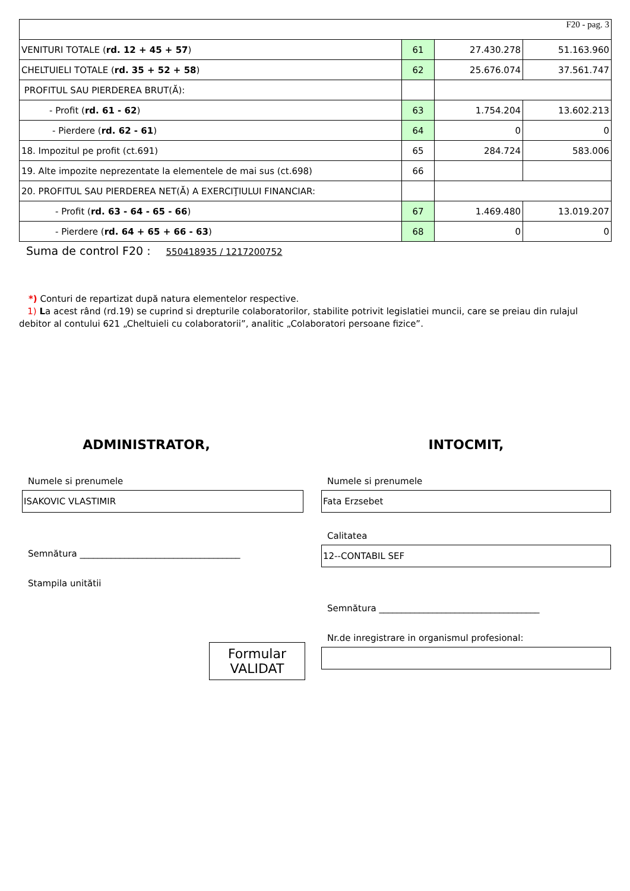| F20 - pag. 3 | | | |
| VENITURI TOTALE ( rd. 12 + 45 + 57 ) | 61 | 27.430.278 | 51.163.960 |
| CHELTUIELI TOTALE ( rd. 35 + 52 + 58 ) | 62 | 25.676.074 | 37.561.747 |
| PROFITUL SAU PIERDEREA BRUT(Ă): | | | |
| - Profit ( rd. 61 - 62 ) | 63 | 1.754.204 | 13.602.213 |
| - Pierdere ( rd. 62 - 61 ) | 64 | 0 | 0 |
| 18. Impozitul pe profit (ct.691) | 65 | 284.724 | 583.006 |
| 19. Alte impozite neprezentate la elementele de mai sus (ct.698) | 66 | | |
| 20. PROFITUL SAU PIERDEREA NET(Ă) A EXERCIŢIULUI FINANCIAR: | | | |
| - Profit ( rd. 63 - 64 - 65 - 66 ) | 67 | 1.469.480 | 13.019.207 |
| - Pierdere ( rd. 64 + 65 + 66 - 63 ) | 68 | 0 | 0 |
Suma de control F20 : 550418935 / 1217200752
*) Conturi de repartizat după natura elementelor respective.
1) La acest rând (rd.19) se cuprind si drepturile colaboratorilor, stabilite potrivit legislatiei muncii, care se preiau din rulajul debitor al contului 621 „Cheltuieli cu colaboratorii”, analitic „Colaboratori persoane fizice”.
ADMINISTRATOR,
Numele si prenumele
ISAKOVIC VLASTIMIR
Semnătura ____________________________________
Stampila unitătii
Formular
VALIDAT
INTOCMIT,
Numele si prenumele
Fata Erzsebet
Calitatea
12--CONTABIL SEF
Semnătura ____________________________________
Nr.de inregistrare in organismul profesional: